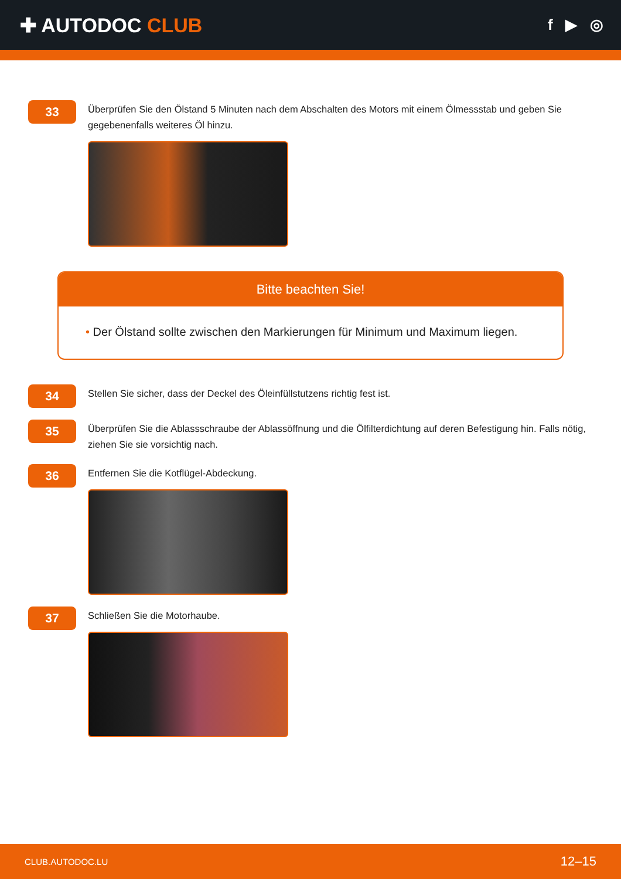✚ AUTODOC CLUB
f ▶ ◎
33
Überprüfen Sie den Ölstand 5 Minuten nach dem Abschalten des Motors mit einem Ölmessstab und geben Sie gegebenenfalls weiteres Öl hinzu.
Bitte beachten Sie!
• Der Ölstand sollte zwischen den Markierungen für Minimum und Maximum liegen.
34
Stellen Sie sicher, dass der Deckel des Öleinfüllstutzens richtig fest ist.
35
Überprüfen Sie die Ablassschraube der Ablassöffnung und die Ölfilterdichtung auf deren Befestigung hin. Falls nötig, ziehen Sie sie vorsichtig nach.
36
Entfernen Sie die Kotflügel-Abdeckung.
37
Schließen Sie die Motorhaube.
CLUB.AUTODOC.LU 12–15